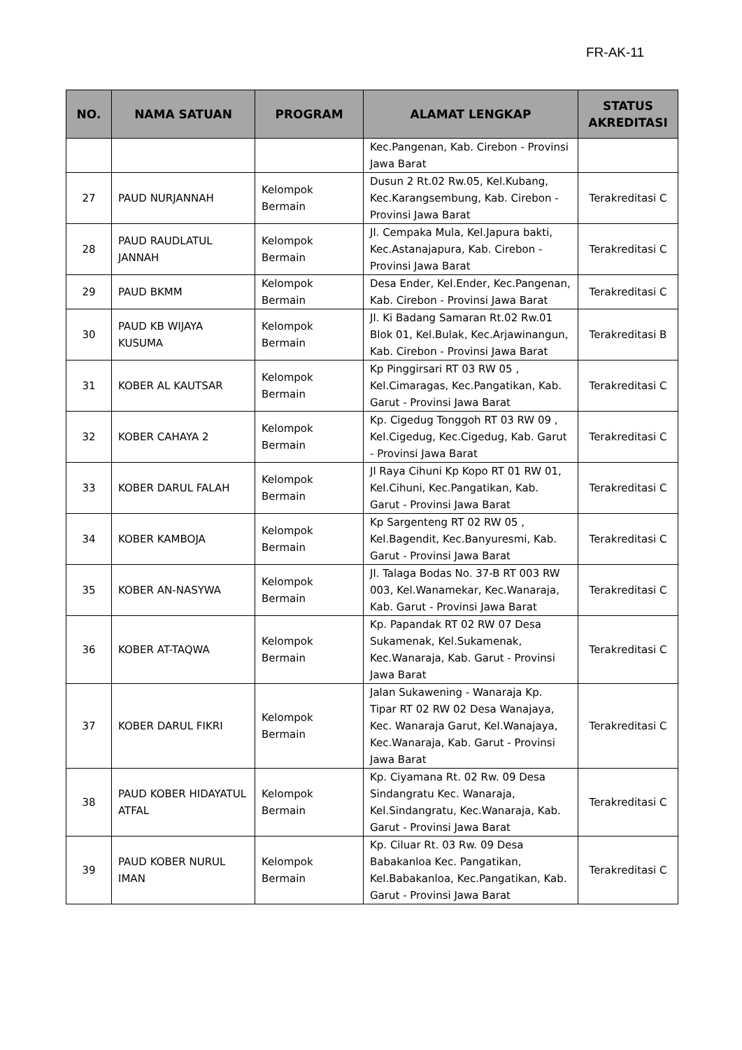FR-AK-11
| NO. | NAMA SATUAN | PROGRAM | ALAMAT LENGKAP | STATUS AKREDITASI |
| --- | --- | --- | --- | --- |
| | | | Kec.Pangenan, Kab. Cirebon - Provinsi Jawa Barat | |
| 27 | PAUD NURJANNAH | Kelompok Bermain | Dusun 2 Rt.02 Rw.05, Kel.Kubang, Kec.Karangsembung, Kab. Cirebon - Provinsi Jawa Barat | Terakreditasi C |
| 28 | PAUD RAUDLATUL JANNAH | Kelompok Bermain | Jl. Cempaka Mula, Kel.Japura bakti, Kec.Astanajapura, Kab. Cirebon - Provinsi Jawa Barat | Terakreditasi C |
| 29 | PAUD BKMM | Kelompok Bermain | Desa Ender, Kel.Ender, Kec.Pangenan, Kab. Cirebon - Provinsi Jawa Barat | Terakreditasi C |
| 30 | PAUD KB WIJAYA KUSUMA | Kelompok Bermain | Jl. Ki Badang Samaran Rt.02 Rw.01 Blok 01, Kel.Bulak, Kec.Arjawinangun, Kab. Cirebon - Provinsi Jawa Barat | Terakreditasi B |
| 31 | KOBER AL KAUTSAR | Kelompok Bermain | Kp Pinggirsari RT 03 RW 05 , Kel.Cimaragas, Kec.Pangatikan, Kab. Garut - Provinsi Jawa Barat | Terakreditasi C |
| 32 | KOBER CAHAYA 2 | Kelompok Bermain | Kp. Cigedug Tonggoh RT 03 RW 09 , Kel.Cigedug, Kec.Cigedug, Kab. Garut - Provinsi Jawa Barat | Terakreditasi C |
| 33 | KOBER DARUL FALAH | Kelompok Bermain | Jl Raya Cihuni Kp Kopo RT 01 RW 01, Kel.Cihuni, Kec.Pangatikan, Kab. Garut - Provinsi Jawa Barat | Terakreditasi C |
| 34 | KOBER KAMBOJA | Kelompok Bermain | Kp Sargenteng RT 02 RW 05 , Kel.Bagendit, Kec.Banyuresmi, Kab. Garut - Provinsi Jawa Barat | Terakreditasi C |
| 35 | KOBER AN-NASYWA | Kelompok Bermain | Jl. Talaga Bodas No. 37-B RT 003 RW 003, Kel.Wanamekar, Kec.Wanaraja, Kab. Garut - Provinsi Jawa Barat | Terakreditasi C |
| 36 | KOBER AT-TAQWA | Kelompok Bermain | Kp. Papandak RT 02 RW 07 Desa Sukamenak, Kel.Sukamenak, Kec.Wanaraja, Kab. Garut - Provinsi Jawa Barat | Terakreditasi C |
| 37 | KOBER DARUL FIKRI | Kelompok Bermain | Jalan Sukawening - Wanaraja Kp. Tipar RT 02 RW 02 Desa Wanajaya, Kec. Wanaraja Garut, Kel.Wanajaya, Kec.Wanaraja, Kab. Garut - Provinsi Jawa Barat | Terakreditasi C |
| 38 | PAUD KOBER HIDAYATUL ATFAL | Kelompok Bermain | Kp. Ciyamana Rt. 02 Rw. 09 Desa Sindangratu Kec. Wanaraja, Kel.Sindangratu, Kec.Wanaraja, Kab. Garut - Provinsi Jawa Barat | Terakreditasi C |
| 39 | PAUD KOBER NURUL IMAN | Kelompok Bermain | Kp. Ciluar Rt. 03 Rw. 09 Desa Babakanloa Kec. Pangatikan, Kel.Babakanloa, Kec.Pangatikan, Kab. Garut - Provinsi Jawa Barat | Terakreditasi C |